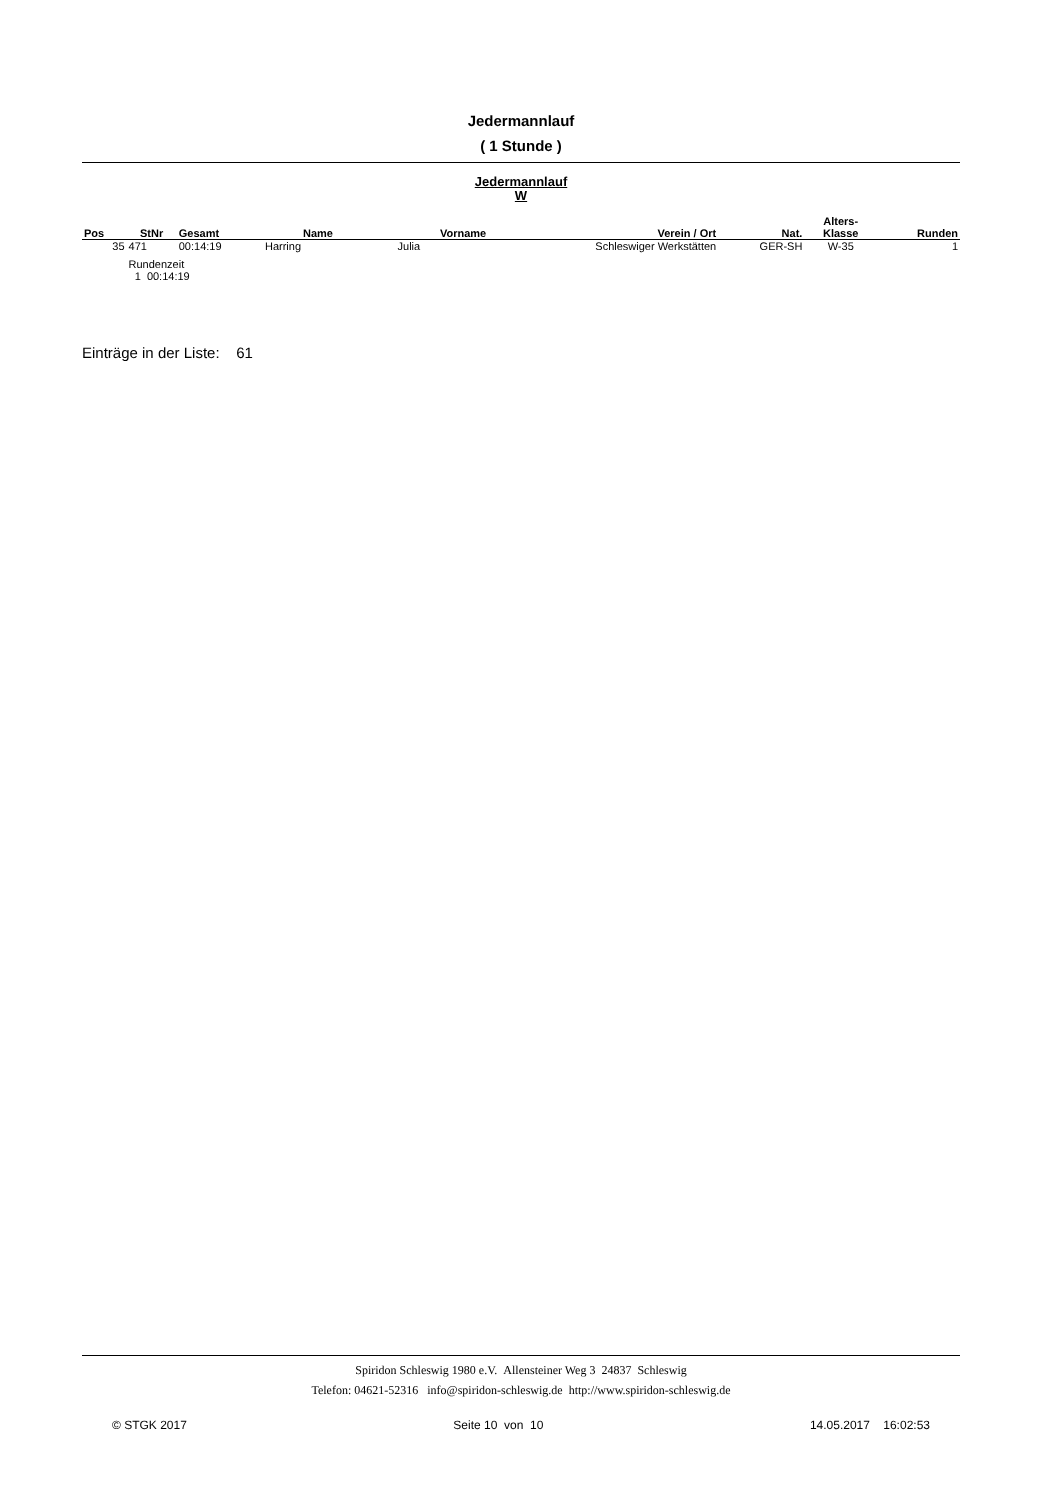Jedermannlauf
( 1 Stunde )
Jedermannlauf
W
| Pos | StNr | Gesamt | Name | Vorname | Verein / Ort | Nat. | Alters- Klasse | Runden |
| --- | --- | --- | --- | --- | --- | --- | --- | --- |
| 35 | 471 | 00:14:19 | Harring | Julia | Schleswiger Werkstätten | GER-SH | W-35 | 1 |
| | Rundenzeit | | | | | | | |
| | 1 00:14:19 | | | | | | | |
Einträge in der Liste: 61
Spiridon Schleswig 1980 e.V. Allensteiner Weg 3 24837 Schleswig
Telefon: 04621-52316 info@spiridon-schleswig.de http://www.spiridon-schleswig.de
© STGK 2017 Seite 10 von 10 14.05.2017 16:02:53